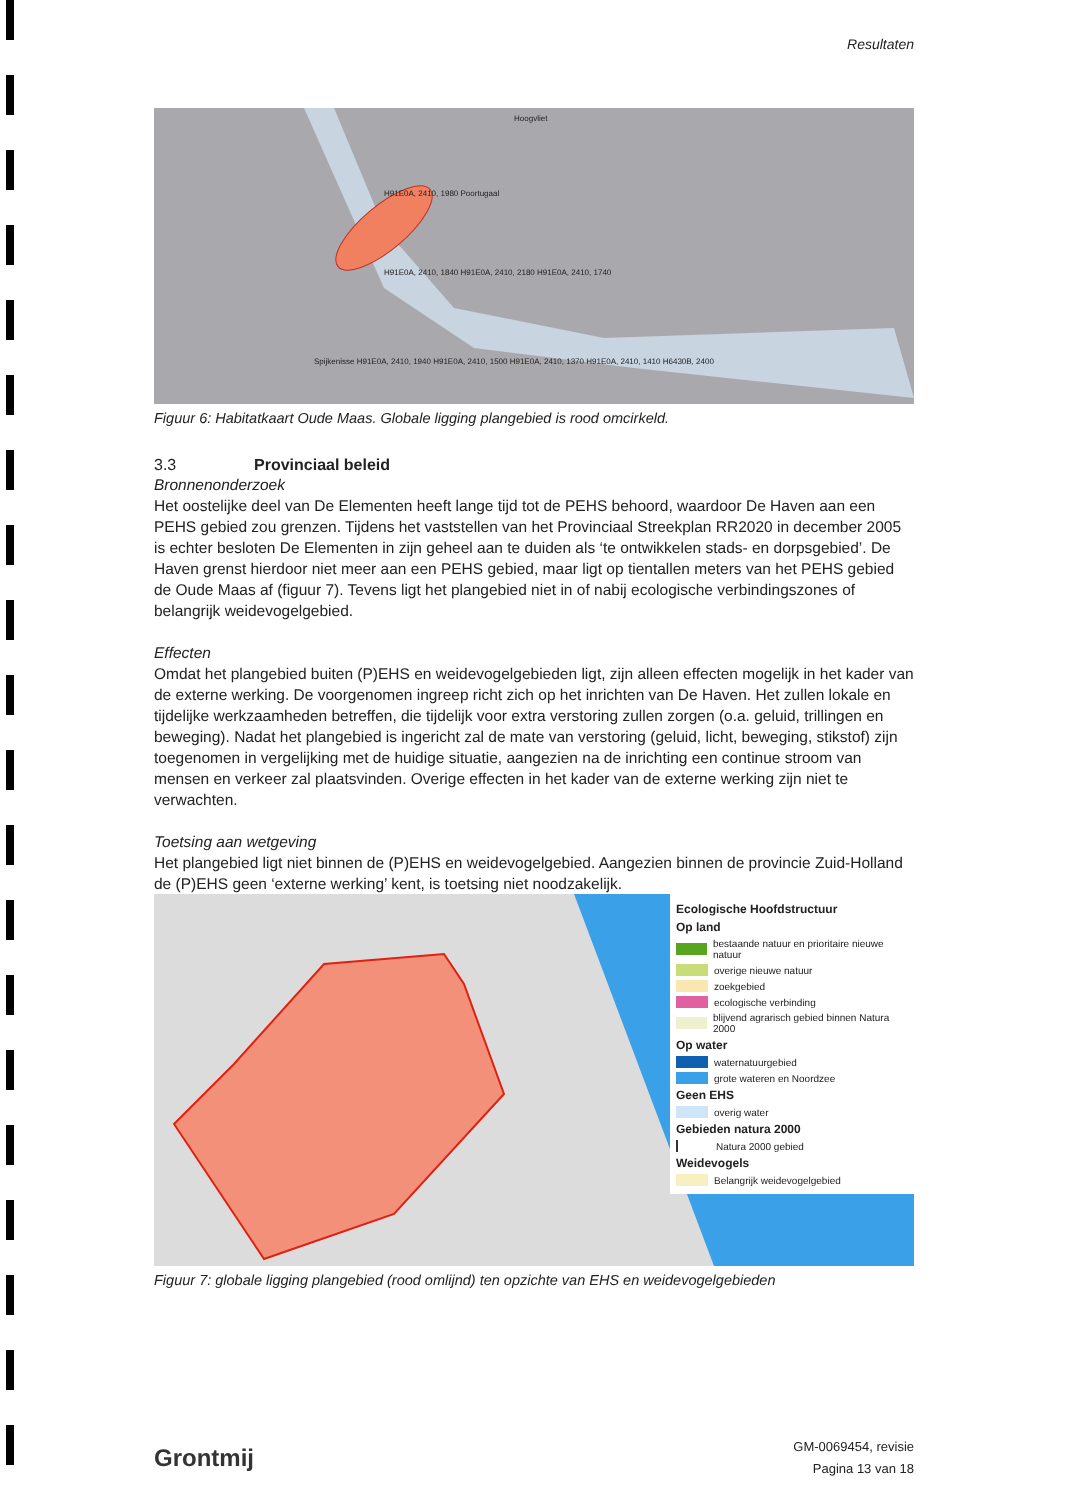Resultaten
Hoogvliet
H91E0A, 2410, 1980 Poortugaal
H91E0A, 2410, 1840 H91E0A, 2410, 2180 H91E0A, 2410, 1740
Spijkenisse H91E0A, 2410, 1940 H91E0A, 2410, 1500 H91E0A, 2410, 1370 H91E0A, 2410, 1410 H6430B, 2400
Figuur 6: Habitatkaart Oude Maas. Globale ligging plangebied is rood omcirkeld.
3.3 Provinciaal beleid
Bronnenonderzoek
Het oostelijke deel van De Elementen heeft lange tijd tot de PEHS behoord, waardoor De Haven aan een PEHS gebied zou grenzen. Tijdens het vaststellen van het Provinciaal Streekplan RR2020 in december 2005 is echter besloten De Elementen in zijn geheel aan te duiden als ‘te ontwikkelen stads- en dorpsgebied’. De Haven grenst hierdoor niet meer aan een PEHS gebied, maar ligt op tientallen meters van het PEHS gebied de Oude Maas af (figuur 7). Tevens ligt het plangebied niet in of nabij ecologische verbindingszones of belangrijk weidevogelgebied.
Effecten
Omdat het plangebied buiten (P)EHS en weidevogelgebieden ligt, zijn alleen effecten mogelijk in het kader van de externe werking. De voorgenomen ingreep richt zich op het inrichten van De Haven. Het zullen lokale en tijdelijke werkzaamheden betreffen, die tijdelijk voor extra verstoring zullen zorgen (o.a. geluid, trillingen en beweging). Nadat het plangebied is ingericht zal de mate van verstoring (geluid, licht, beweging, stikstof) zijn toegenomen in vergelijking met de huidige situatie, aangezien na de inrichting een continue stroom van mensen en verkeer zal plaatsvinden. Overige effecten in het kader van de externe werking zijn niet te verwachten.
Toetsing aan wetgeving
Het plangebied ligt niet binnen de (P)EHS en weidevogelgebied. Aangezien binnen de provincie Zuid-Holland de (P)EHS geen ‘externe werking’ kent, is toetsing niet noodzakelijk.
Ecologische Hoofdstructuur
Op land
bestaande natuur en prioritaire nieuwe natuur
overige nieuwe natuur
zoekgebied
ecologische verbinding
blijvend agrarisch gebied binnen Natura 2000
Op water
waternatuurgebied
grote wateren en Noordzee
Geen EHS
overig water
Gebieden natura 2000
Natura 2000 gebied
Weidevogels
Belangrijk weidevogelgebied
Figuur 7: globale ligging plangebied (rood omlijnd) ten opzichte van EHS en weidevogelgebieden
Grontmij
GM-0069454, revisie
Pagina 13 van 18